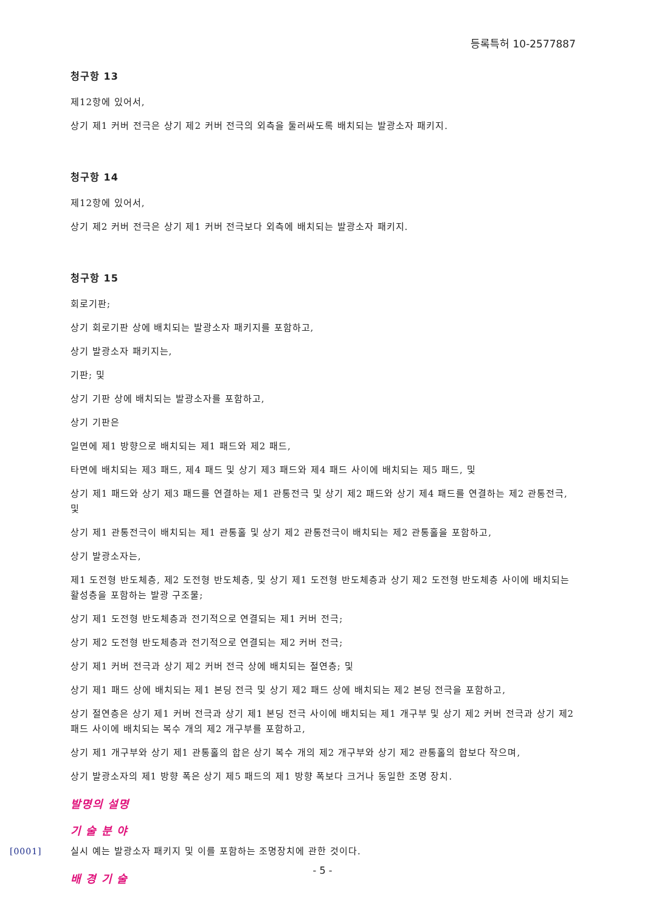등록특허 10-2577887
청구항 13
제12항에 있어서,
상기 제1 커버 전극은 상기 제2 커버 전극의 외측을 둘러싸도록 배치되는 발광소자 패키지.
청구항 14
제12항에 있어서,
상기 제2 커버 전극은 상기 제1 커버 전극보다 외측에 배치되는 발광소자 패키지.
청구항 15
회로기판;
상기 회로기판 상에 배치되는 발광소자 패키지를 포함하고,
상기 발광소자 패키지는,
기판; 및
상기 기판 상에 배치되는 발광소자를 포함하고,
상기 기판은
일면에 제1 방향으로 배치되는 제1 패드와 제2 패드,
타면에 배치되는 제3 패드, 제4 패드 및 상기 제3 패드와 제4 패드 사이에 배치되는 제5 패드, 및
상기 제1 패드와 상기 제3 패드를 연결하는 제1 관통전극 및 상기 제2 패드와 상기 제4 패드를 연결하는 제2 관통전극, 및
상기 제1 관통전극이 배치되는 제1 관통홀 및 상기 제2 관통전극이 배치되는 제2 관통홀을 포함하고,
상기 발광소자는,
제1 도전형 반도체층, 제2 도전형 반도체층, 및 상기 제1 도전형 반도체층과 상기 제2 도전형 반도체층 사이에 배치되는 활성층을 포함하는 발광 구조물;
상기 제1 도전형 반도체층과 전기적으로 연결되는 제1 커버 전극;
상기 제2 도전형 반도체층과 전기적으로 연결되는 제2 커버 전극;
상기 제1 커버 전극과 상기 제2 커버 전극 상에 배치되는 절연층; 및
상기 제1 패드 상에 배치되는 제1 본딩 전극 및 상기 제2 패드 상에 배치되는 제2 본딩 전극을 포함하고,
상기 절연층은 상기 제1 커버 전극과 상기 제1 본딩 전극 사이에 배치되는 제1 개구부 및 상기 제2 커버 전극과 상기 제2 패드 사이에 배치되는 복수 개의 제2 개구부를 포함하고,
상기 제1 개구부와 상기 제1 관통홀의 합은 상기 복수 개의 제2 개구부와 상기 제2 관통홀의 합보다 작으며,
상기 발광소자의 제1 방향 폭은 상기 제5 패드의 제1 방향 폭보다 크거나 동일한 조명 장치.
발명의 설명
기 술 분 야
[0001] 실시 예는 발광소자 패키지 및 이를 포함하는 조명장치에 관한 것이다.
배 경 기 술
- 5 -